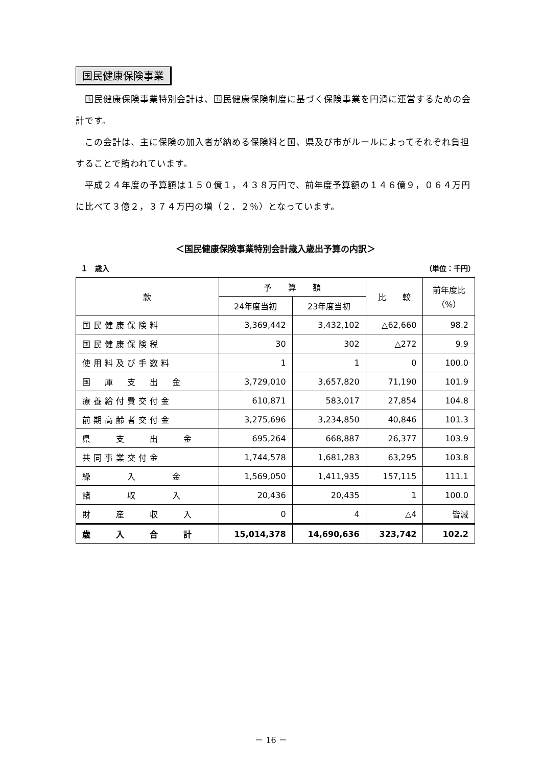国民健康保険事業
　国民健康保険事業特別会計は、国民健康保険制度に基づく保険事業を円滑に運営するための会計です。
　この会計は、主に保険の加入者が納める保険料と国、県及び市がルールによってそれぞれ負担することで賄われています。
　平成２４年度の予算額は１５０億１，４３８万円で、前年度予算額の１４６億９，０６４万円に比べて３億２，３７４万円の増（２．２％）となっています。
＜国民健康保険事業特別会計歳入歳出予算の内訳＞
１　歳入 （単位：千円）
| 款 | 予 算 額 | | 比 較 | 前年度比 （%） |
| --- | --- | --- | --- | --- |
| | 24年度当初 | 23年度当初 | | |
| 国民健康保険料 | 3,369,442 | 3,432,102 | △62,660 | 98.2 |
| 国民健康保険税 | 30 | 302 | △272 | 9.9 |
| 使用料及び手数料 | 1 | 1 | 0 | 100.0 |
| 国 庫 支 出 金 | 3,729,010 | 3,657,820 | 71,190 | 101.9 |
| 療養給付費交付金 | 610,871 | 583,017 | 27,854 | 104.8 |
| 前期高齢者交付金 | 3,275,696 | 3,234,850 | 40,846 | 101.3 |
| 県 支 出 金 | 695,264 | 668,887 | 26,377 | 103.9 |
| 共同事業交付金 | 1,744,578 | 1,681,283 | 63,295 | 103.8 |
| 繰 入 金 | 1,569,050 | 1,411,935 | 157,115 | 111.1 |
| 諸 収 入 | 20,436 | 20,435 | 1 | 100.0 |
| 財 産 収 入 | 0 | 4 | △4 | 皆減 |
| 歳 入 合 計 | 15,014,378 | 14,690,636 | 323,742 | 102.2 |
－ 16 －